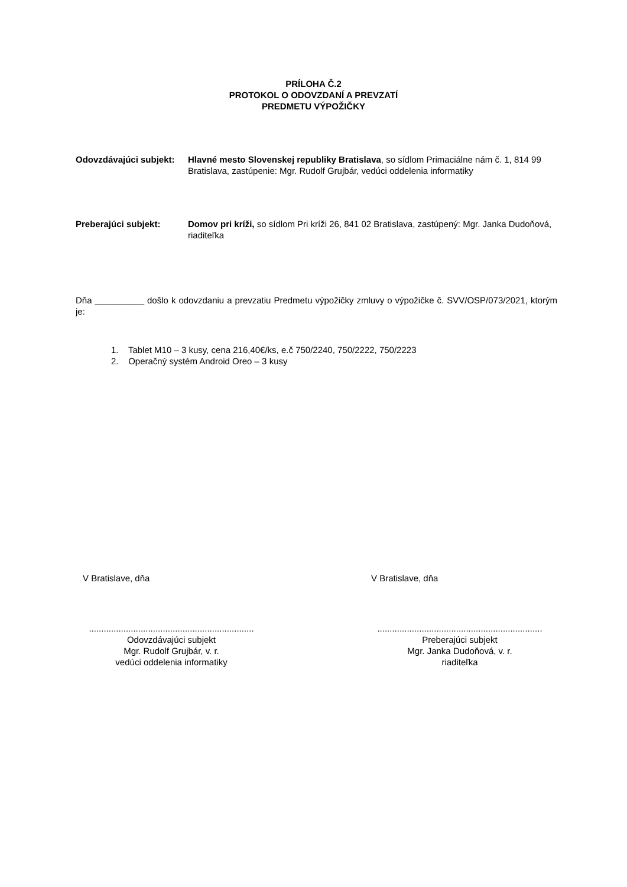PRÍLOHA Č.2
PROTOKOL O ODOVZDANÍ A PREVZATÍ
PREDMETU VÝPOŽIČKY
Odovzdávajúci subjekt:
Hlavné mesto Slovenskej republiky Bratislava, so sídlom Primaciálne nám č. 1, 814 99 Bratislava, zastúpenie: Mgr. Rudolf Grujbár, vedúci oddelenia informatiky
Preberajúci subjekt: Domov pri kríži, so sídlom Pri kríži 26, 841 02 Bratislava, zastúpený: Mgr. Janka Dudoňová, riaditeľka
Dňa __________ došlo k odovzdaniu a prevzatiu Predmetu výpožičky zmluvy o výpožičke č. SVV/OSP/073/2021, ktorým je:
1. Tablet M10 – 3 kusy, cena 216,40€/ks, e.č 750/2240, 750/2222, 750/2223
2. Operačný systém Android Oreo – 3 kusy
V Bratislave, dňa
...................................................................
Odovzdávajúci subjekt
Mgr. Rudolf Grujbár, v. r.
vedúci oddelenia informatiky
V Bratislave, dňa
...................................................................
Preberajúci subjekt
Mgr. Janka Dudoňová, v. r.
riaditeľka